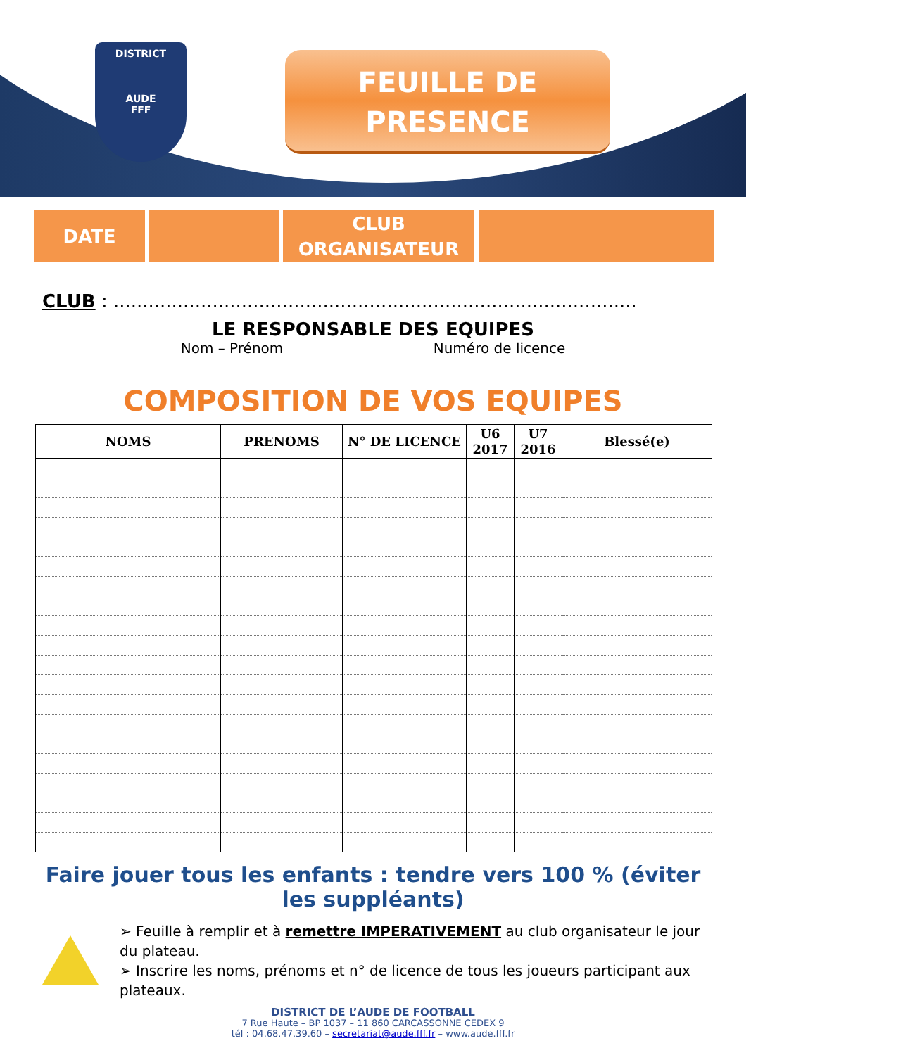DISTRICT
AUDE
FFF
FEUILLE DE
PRESENCE
DATE CLUB
ORGANISATEUR
CLUB : ..........................................................................................
LE RESPONSABLE DES EQUIPES
Nom – Prénom Numéro de licence
COMPOSITION DE VOS EQUIPES
| NOMS | PRENOMS | N° DE LICENCE | U6 2017 | U7 2016 | Blessé(e) |
| --- | --- | --- | --- | --- | --- |
Faire jouer tous les enfants : tendre vers 100 % (éviter les suppléants)
➢ Feuille à remplir et à remettre IMPERATIVEMENT au club organisateur le jour du plateau.
➢ Inscrire les noms, prénoms et n° de licence de tous les joueurs participant aux plateaux.
DISTRICT DE L’AUDE DE FOOTBALL
7 Rue Haute – BP 1037 – 11 860 CARCASSONNE CEDEX 9
tél : 04.68.47.39.60 – secretariat@aude.fff.fr – www.aude.fff.fr